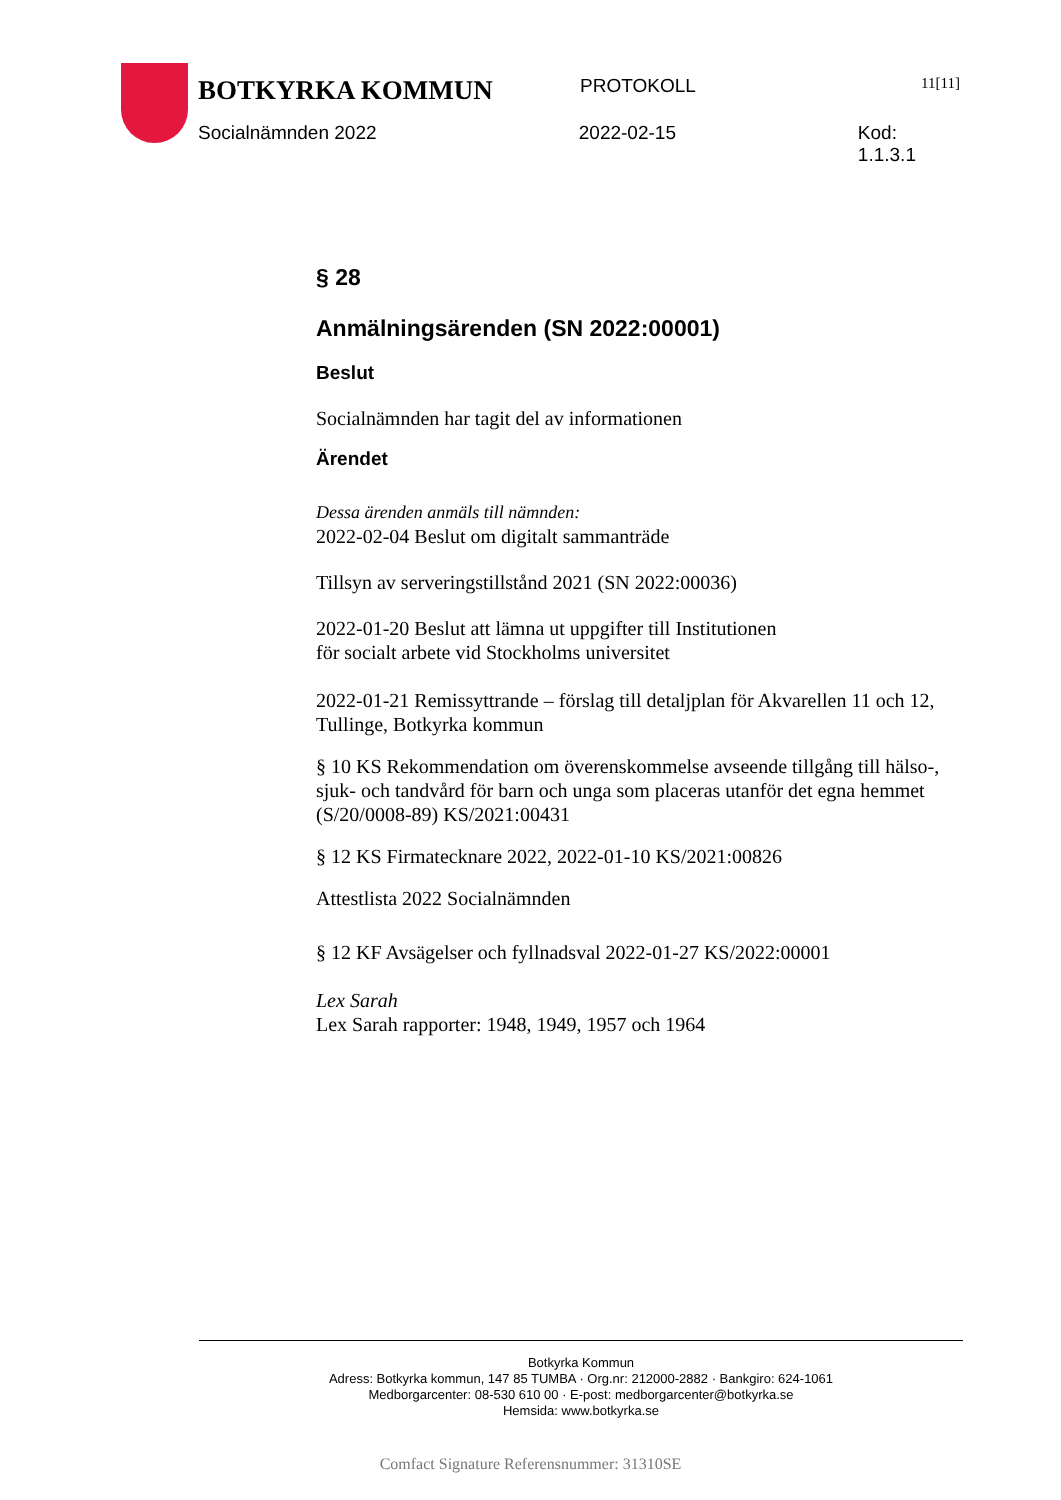BOTKYRKA KOMMUN PROTOKOLL 11[11]
Socialnämnden 2022 2022-02-15 Kod: 1.1.3.1
§ 28
Anmälningsärenden (SN 2022:00001)
Beslut
Socialnämnden har tagit del av informationen
Ärendet
Dessa ärenden anmäls till nämnden:
2022-02-04 Beslut om digitalt sammanträde
Tillsyn av serveringstillstånd 2021 (SN 2022:00036)
2022-01-20 Beslut att lämna ut uppgifter till Institutionen
för socialt arbete vid Stockholms universitet
2022-01-21 Remissyttrande – förslag till detaljplan för Akvarellen 11 och 12, Tullinge, Botkyrka kommun
§ 10 KS Rekommendation om överenskommelse avseende tillgång till hälso-, sjuk- och tandvård för barn och unga som placeras utanför det egna hemmet (S/20/0008-89) KS/2021:00431
§ 12 KS Firmatecknare 2022, 2022-01-10 KS/2021:00826
Attestlista 2022 Socialnämnden
§ 12 KF Avsägelser och fyllnadsval 2022-01-27 KS/2022:00001
Lex Sarah
Lex Sarah rapporter: 1948, 1949, 1957 och 1964
Botkyrka Kommun
Adress: Botkyrka kommun, 147 85 TUMBA · Org.nr: 212000-2882 · Bankgiro: 624-1061
Medborgarcenter: 08-530 610 00 · E-post: medborgarcenter@botkyrka.se
Hemsida: www.botkyrka.se
Comfact Signature Referensnummer: 31310SE